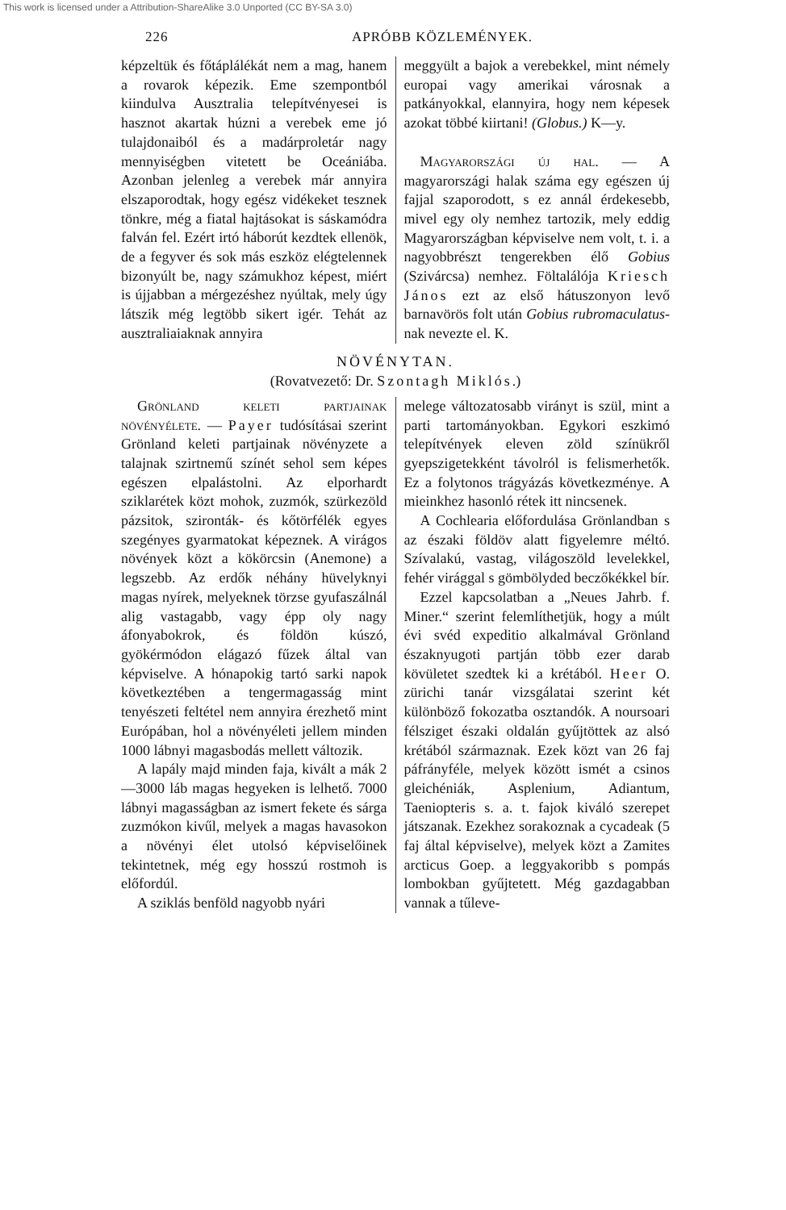This work is licensed under a Attribution-ShareAlike 3.0 Unported (CC BY-SA 3.0)
226 APRÓBB KÖZLEMÉNYEK.
képzeltük és főtáplálékát nem a mag, hanem a rovarok képezik. Eme szempontból kiindulva Ausztralia telepítvényesei is hasznot akartak húzni a verebek eme jó tulajdonaiból és a madárproletár nagy mennyiségben vitetett be Oceániába. Azonban jelenleg a verebek már annyira elszaporodtak, hogy egész vidékeket tesznek tönkre, még a fiatal hajtásokat is sáskamódra falván fel. Ezért irtó háborút kezdtek ellenök, de a fegyver és sok más eszköz elégtelennek bizonyúlt be, nagy számukhoz képest, miért is újjabban a mérgezéshez nyúltak, mely úgy látszik még legtöbb sikert igér. Tehát az ausztraliaiaknak annyira
meggyült a bajok a verebekkel, mint némely europai vagy amerikai városnak a patkányokkal, elannyira, hogy nem képesek azokat többé kiirtani! (Globus.) K—y.
Magyarországi új hal. — A magyarországi halak száma egy egészen új fajjal szaporodott, s ez annál érdekesebb, mivel egy oly nemhez tartozik, mely eddig Magyarországban képviselve nem volt, t. i. a nagyobbrészt tengerekben élő Gobius (Szivárcsa) nemhez. Föltalálója Kriesch János ezt az első hátuszonyon levő barnavörös folt után Gobius rubromaculatus-nak nevezte el. K.
NÖVÉNYTAN.
(Rovatvezető: Dr. Szontagh Miklós.)
Grönland keleti partjainak növényélete. — Payer tudósításai szerint Grönland keleti partjainak növényzete a talajnak szirtnemű színét sehol sem képes egészen elpalástolni. Az elporhardt sziklarétek közt mohok, zuzmók, szürkezöld pázsitok, szironták- és kőtörfélék egyes szegényes gyarmatokat képeznek. A virágos növények közt a kökörcsin (Anemone) a legszebb. Az erdők néhány hüvelyknyi magas nyírek, melyeknek törzse gyufaszálnál alig vastagabb, vagy épp oly nagy áfonyabokrok, és földön kúszó, gyökérmódon elágazó fűzek által van képviselve. A hónapokig tartó sarki napok következtében a tengermagasság mint tenyészeti feltétel nem annyira érezhető mint Európában, hol a növényéleti jellem minden 1000 lábnyi magasbodás mellett változik.
A lapály majd minden faja, kivált a mák 2—3000 láb magas hegyeken is lelhető. 7000 lábnyi magasságban az ismert fekete és sárga zuzmókon kivűl, melyek a magas havasokon a növényi élet utolsó képviselőinek tekintetnek, még egy hosszú rostmoh is előfordúl.
A sziklás benföld nagyobb nyári
melege változatosabb virányt is szül, mint a parti tartományokban. Egykori eszkimó telepítvények eleven zöld színükről gyepszigetekként távolról is felismerhetők. Ez a folytonos trágyázás következménye. A mieinkhez hasonló rétek itt nincsenek.
A Cochlearia előfordulása Grönlandban s az északi földöv alatt figyelemre méltó. Szívalakú, vastag, világoszöld levelekkel, fehér virággal s gömbölyded beczőkékkel bír.
Ezzel kapcsolatban a „Neues Jahrb. f. Miner.“ szerint felemlíthetjük, hogy a múlt évi svéd expeditio alkalmával Grönland északnyugoti partján több ezer darab kövületet szedtek ki a krétából. Heer O. zürichi tanár vizsgálatai szerint két különböző fokozatba osztandók. A noursoari félsziget északi oldalán gyűjtöttek az alsó krétából származnak. Ezek közt van 26 faj páfrányféle, melyek között ismét a csinos gleichéniák, Asplenium, Adiantum, Taeniopteris s. a. t. fajok kiváló szerepet játszanak. Ezekhez sorakoznak a cycadeak (5 faj által képviselve), melyek közt a Zamites arcticus Goep. a leggyakoribb s pompás lombokban gyűjtetett. Még gazdagabban vannak a tűleve-